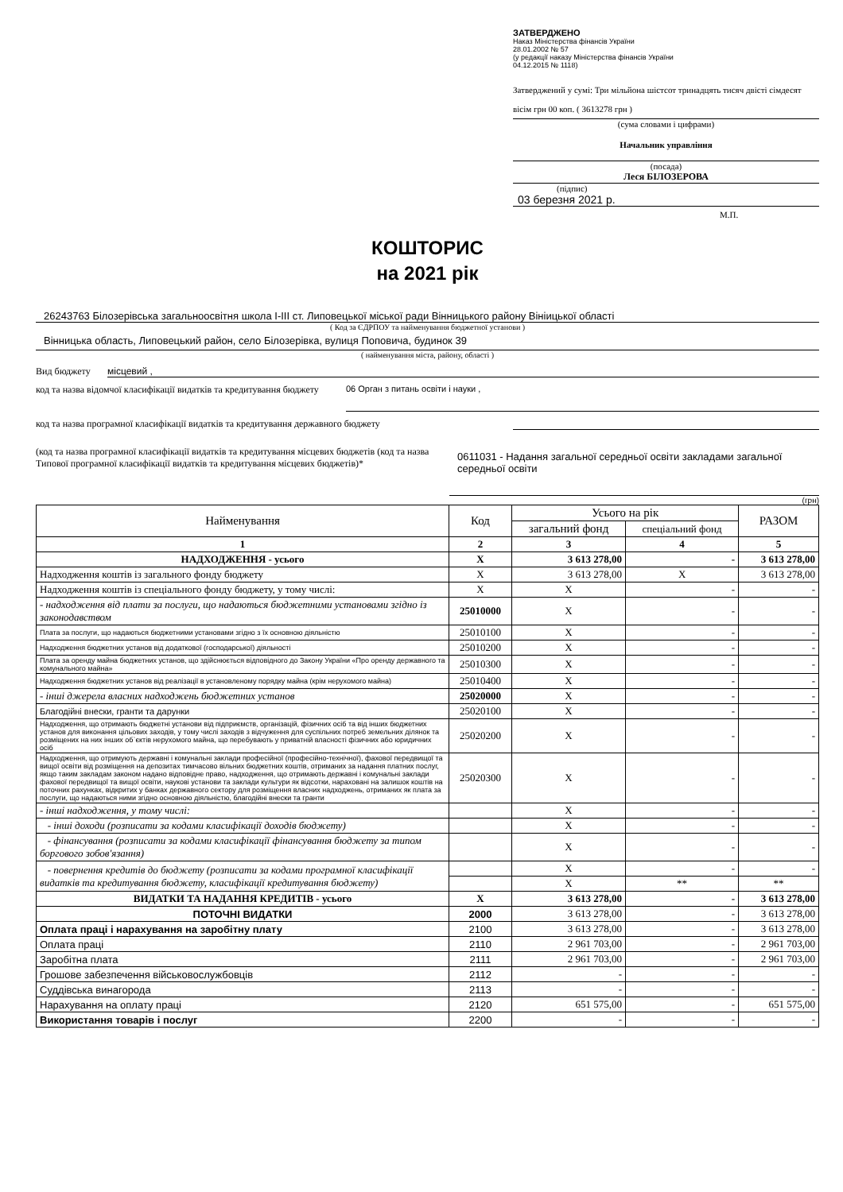ЗАТВЕРДЖЕНО
Наказ Міністерства фінансів України
28.01.2002 № 57
(у редакції наказу Міністерства фінансів України
04.12.2015 № 1118)
Затверджений у сумі: Три мільйона шістсот тринадцять тисяч двісті сімдесят вісім грн 00 коп. ( 3613278 грн )
(сума словами і цифрами)
Начальник управління
(посада)
Леся БІЛОЗЕРОВА
(підпис)
03 березня 2021 р.
М.П.
КОШТОРИС
на 2021 рік
26243763 Білозерівська загальноосвітня школа І-ІІІ ст. Липовецької міської ради Вінницького району Вініицької області
( Код за ЄДРПОУ та найменування бюджетної установи )
Вінницька область, Липовецький район, село Білозерівка, вулиця Поповича, будинок 39
( найменування міста, району, області )
Вид бюджету місцевий ,
код та назва відомчої класифікації видатків та кредитування бюджету 06 Орган з питань освіти і науки ,
код та назва програмної класифікації видатків та кредитування державного бюджету
(код та назва програмної класифікації видатків та кредитування місцевих бюджетів (код та назва Типової програмної класифікації видатків та кредитування місцевих бюджетів)* 0611031 - Надання загальної середньої освіти закладами загальної середньої освіти
(грн)
| Найменування | Код | Усього на рік | | РАЗОМ |
| --- | --- | --- | --- | --- |
| | | загальний фонд | спеціальний фонд | |
| 1 | 2 | 3 | 4 | 5 |
| НАДХОДЖЕННЯ - усього | Х | 3 613 278,00 | - | 3 613 278,00 |
| Надходження коштів із загального фонду бюджету | Х | 3 613 278,00 | Х | 3 613 278,00 |
| Надходження коштів із спеціального фонду бюджету, у тому числі: | Х | Х | - | - |
| - надходження від плати за послуги, що надаються бюджетними установами згідно із законодавством | 25010000 | Х | - | - |
| Плата за послуги, що надаються бюджетними установами згідно з їх основною діяльністю | 25010100 | Х | - | - |
| Надходження бюджетних установ від додаткової (господарської) діяльності | 25010200 | Х | - | - |
| Плата за оренду майна бюджетних установ, що здійснюється відповідного до Закону України «Про оренду державного та комунального майна» | 25010300 | Х | - | - |
| Надходження бюджетних установ від реалізації в установленому порядку майна (крім нерухомого майна) | 25010400 | Х | - | - |
| - інші джерела власних надходжень бюджетних установ | 25020000 | Х | - | - |
| Благодійні внески, гранти та дарунки | 25020100 | Х | - | - |
| Надходження, що отримають бюджетні установи від підприємств, організацій, фізичних осіб та від інших бюджетних установ для виконання цільових заходів, у тому числі заходів з відчуження для суспільних потреб земельних ділянок та розміщених на них інших об`єктів нерухомого майна, що перебувають у приватній власності фізичних або юридичних осіб | 25020200 | Х | - | - |
| Надходження, що отримують державні і комунальні заклади професійної (професійно-технічної), фахової передвищої та вищої освіти від розміщення на депозитах тимчасово вільних бюджетних коштів, отриманих за надання платних послуг, якщо таким закладам законом надано відповідне право, надходження, що отримають державні і комунальні заклади фахової передвищої та вищої освіти, наукові установи та заклади культури як відсотки, нараховані на залишок коштів на поточних рахунках, відкритих у банках державного сектору для розміщення власних надходжень, отриманих як плата за послуги, що надаються ними згідно основною діяльністю, благодійні внески та гранти | 25020300 | Х | - | - |
| - інші надходження, у тому числі: | | Х | - | - |
| - інші доходи (розписати за кодами класифікації доходів бюджету) | | Х | - | - |
| - фінансування (розписати за кодами класифікації фінансування бюджету за типом боргового зобов'язання) | | Х | - | - |
| - повернення кредитів до бюджету (розписати за кодами програмної класифікації видатків та кредитування бюджету, класифікації кредитування бюджету) | | Х | - | - |
| | | Х | ** | ** |
| ВИДАТКИ ТА НАДАННЯ КРЕДИТІВ - усього | Х | 3 613 278,00 | - | 3 613 278,00 |
| ПОТОЧНІ ВИДАТКИ | 2000 | 3 613 278,00 | - | 3 613 278,00 |
| Оплата праці і нарахування на заробітну плату | 2100 | 3 613 278,00 | - | 3 613 278,00 |
| Оплата праці | 2110 | 2 961 703,00 | - | 2 961 703,00 |
| Заробітна плата | 2111 | 2 961 703,00 | - | 2 961 703,00 |
| Грошове забезпечення військовослужбовців | 2112 | - | - | - |
| Суддівська винагорода | 2113 | - | - | - |
| Нарахування на оплату праці | 2120 | 651 575,00 | - | 651 575,00 |
| Використання товарів і послуг | 2200 | - | - | - |